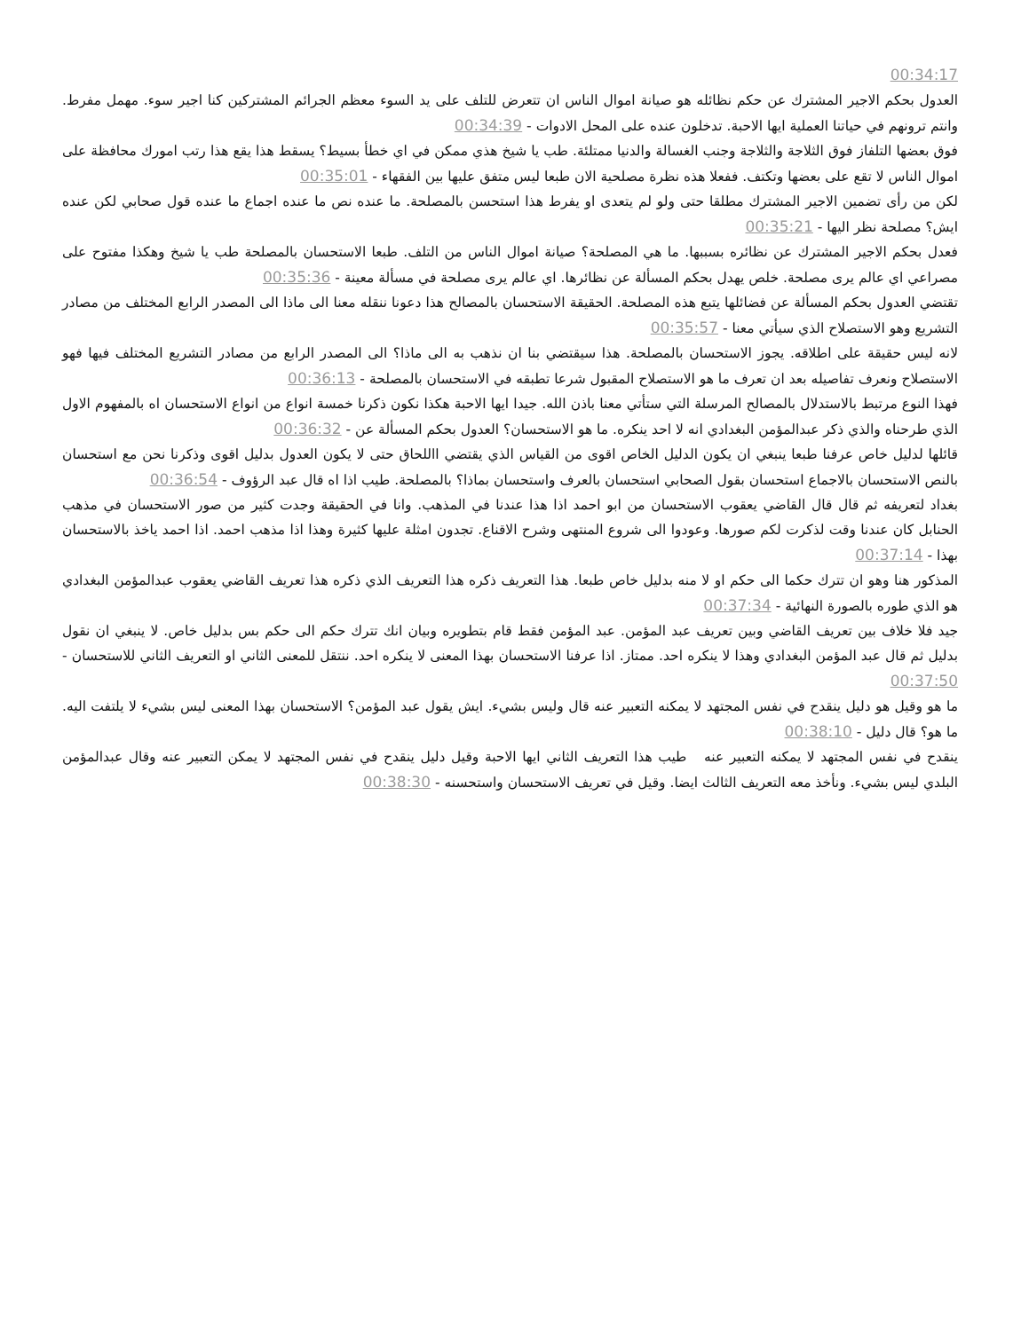00:34:17
العدول بحكم الاجير المشترك عن حكم نظائله هو صيانة اموال الناس ان تتعرض للتلف على يد السوء معظم الجرائم المشتركين كنا اجير سوء. مهمل مفرط. وانتم ترونهم في حياتنا العملية ايها الاحبة. تدخلون عنده على المحل الادوات - 00:34:39
فوق بعضها التلفاز فوق الثلاجة والثلاجة وجنب الغسالة والدنيا ممتلئة. طب يا شيخ هذي ممكن في اي خطأ بسيط؟ يسقط هذا يقع هذا رتب امورك محافظة على اموال الناس لا تقع على بعضها وتكتف. ففعلا هذه نظرة مصلحية الان طبعا ليس متفق عليها بين الفقهاء - 00:35:01
لكن من رأى تضمين الاجير المشترك مطلقا حتى ولو لم يتعدى او يفرط هذا استحسن بالمصلحة. ما عنده نص ما عنده اجماع ما عنده قول صحابي لكن عنده ايش؟ مصلحة نظر اليها - 00:35:21
فعدل بحكم الاجير المشترك عن نظائره بسببها. ما هي المصلحة؟ صيانة اموال الناس من التلف. طبعا الاستحسان بالمصلحة طب يا شيخ وهكذا مفتوح على مصراعي اي عالم يرى مصلحة. خلص يهدل بحكم المسألة عن نظائرها. اي عالم يرى مصلحة في مسألة معينة - 00:35:36
تقتضي العدول بحكم المسألة عن فضائلها يتبع هذه المصلحة. الحقيقة الاستحسان بالمصالح هذا دعونا ننقله معنا الى ماذا الى المصدر الرابع المختلف من مصادر التشريع وهو الاستصلاح الذي سيأتي معنا - 00:35:57
لانه ليس حقيقة على اطلاقه. يجوز الاستحسان بالمصلحة. هذا سيقتضي بنا ان نذهب به الى ماذا؟ الى المصدر الرابع من مصادر التشريع المختلف فيها فهو الاستصلاح ونعرف تفاصيله بعد ان تعرف ما هو الاستصلاح المقبول شرعا تطبقه في الاستحسان بالمصلحة - 00:36:13
فهذا النوع مرتبط بالاستدلال بالمصالح المرسلة التي ستأتي معنا باذن الله. جيدا ايها الاحبة هكذا نكون ذكرنا خمسة انواع من انواع الاستحسان اه بالمفهوم الاول الذي طرحناه والذي ذكر عبدالمؤمن البغدادي انه لا احد ينكره. ما هو الاستحسان؟ العدول بحكم المسألة عن - 00:36:32
قائلها لدليل خاص عرفنا طبعا ينبغي ان يكون الدليل الخاص اقوى من القياس الذي يقتضي االلحاق حتى لا يكون العدول بدليل اقوى وذكرنا نحن مع استحسان بالنص الاستحسان بالاجماع استحسان بقول الصحابي استحسان بالعرف واستحسان بماذا؟ بالمصلحة. طيب اذا اه قال عبد الرؤوف - 00:36:54
بغداد لتعريفه ثم قال قال القاضي يعقوب الاستحسان من ابو احمد اذا هذا عندنا في المذهب. وانا في الحقيقة وجدت كثير من صور الاستحسان في مذهب الحنابل كان عندنا وقت لذكرت لكم صورها. وعودوا الى شروع المنتهى وشرح الاقناع. تجدون امثلة عليها كثيرة وهذا اذا مذهب احمد. اذا احمد ياخذ بالاستحسان بهذا - 00:37:14
المذكور هنا وهو ان تترك حكما الى حكم او لا منه بدليل خاص طبعا. هذا التعريف ذكره هذا التعريف الذي ذكره هذا تعريف القاضي يعقوب عبدالمؤمن البغدادي هو الذي طوره بالصورة النهائية - 00:37:34
جيد فلا خلاف بين تعريف القاضي وبين تعريف عبد المؤمن. عبد المؤمن فقط قام بتطويره وبيان انك تترك حكم الى حكم بس بدليل خاص. لا ينبغي ان نقول بدليل ثم قال عبد المؤمن البغدادي وهذا لا ينكره احد. ممتاز. اذا عرفنا الاستحسان بهذا المعنى لا ينكره احد. ننتقل للمعنى الثاني او التعريف الثاني للاستحسان - 00:37:50
ما هو وقيل هو دليل ينقدح في نفس المجتهد لا يمكنه التعبير عنه قال وليس بشيء. ايش يقول عبد المؤمن؟ الاستحسان بهذا المعنى ليس بشيء لا يلتفت اليه. ما هو؟ قال دليل - 00:38:10
ينقدح في نفس المجتهد لا يمكنه التعبير عنه طيب هذا التعريف الثاني ايها الاحبة وقيل دليل ينقدح في نفس المجتهد لا يمكن التعبير عنه وقال عبدالمؤمن البلدي ليس بشيء. ونأخذ معه التعريف الثالث ايضا. وقيل في تعريف الاستحسان واستحسنه - 00:38:30